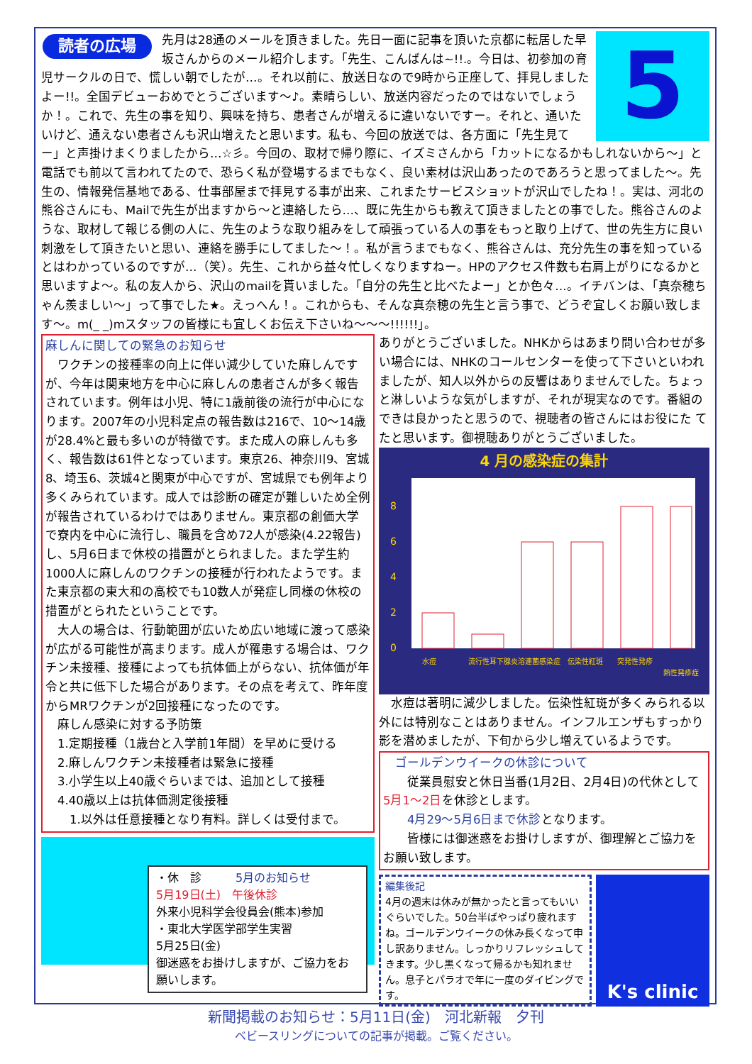5
読者の広場
先月は28通のメールを頂きました。先日一面に記事を頂いた京都に転居した早坂さんからのメール紹介します。「先生、こんばんは~!!.。今日は、初参加の育児サークルの日で、慌しい朝でしたが…。それ以前に、放送日なので9時から正座して、拝見しましたよー!!。全国デビューおめでとうございます～♪。素晴らしい、放送内容だったのではないでしょうか！。これで、先生の事を知り、興味を持ち、患者さんが増えるに違いないですー。それと、通いたいけど、通えない患者さんも沢山増えたと思います。私も、今回の放送では、各方面に「先生見てー」と声掛けまくりましたから…☆彡。今回の、取材で帰り際に、イズミさんから「カットになるかもしれないから～」と電話でも前以て言われてたので、恐らく私が登場するまでもなく、良い素材は沢山あったのであろうと思ってました～。先生の、情報発信基地である、仕事部屋まで拝見する事が出来、これまたサービスショットが沢山でしたね！。実は、河北の熊谷さんにも、Mailで先生が出ますから～と連絡したら…、既に先生からも教えて頂きましたとの事でした。熊谷さんのような、取材して報じる側の人に、先生のような取り組みをして頑張っている人の事をもっと取り上げて、世の先生方に良い刺激をして頂きたいと思い、連絡を勝手にしてました～！。私が言うまでもなく、熊谷さんは、充分先生の事を知っているとはわかっているのですが…（笑）。先生、これから益々忙しくなりますねー。HPのアクセス件数も右肩上がりになるかと思いますよ～。私の友人から、沢山のmailを貰いました。「自分の先生と比べたよー」とか色々…。イチバンは、「真奈穂ちゃん羨ましい～」って事でした★。えっへん！。これからも、そんな真奈穂の先生と言う事で、どうぞ宜しくお願い致します～。m(_ _)mスタッフの皆様にも宜しくお伝え下さいね～～～!!!!!!」。
麻しんに関しての緊急のお知らせ
　ワクチンの接種率の向上に伴い減少していた麻しんですが、今年は関東地方を中心に麻しんの患者さんが多く報告されています。例年は小児、特に1歳前後の流行が中心になります。2007年の小児科定点の報告数は216で、10～14歳が28.4%と最も多いのが特徴です。また成人の麻しんも多く、報告数は61件となっています。東京26、神奈川9、宮城8、埼玉6、茨城4と関東が中心ですが、宮城県でも例年より多くみられています。成人では診断の確定が難しいため全例が報告されているわけではありません。東京都の創価大学で寮内を中心に流行し、職員を含め72人が感染(4.22報告)し、5月6日まで休校の措置がとられました。また学生約1000人に麻しんのワクチンの接種が行われたようです。また東京都の東大和の高校でも10数人が発症し同様の休校の措置がとられたということです。
　大人の場合は、行動範囲が広いため広い地域に渡って感染が広がる可能性が高まります。成人が罹患する場合は、ワクチン未接種、接種によっても抗体価上がらない、抗体価が年令と共に低下した場合があります。その点を考えて、昨年度からMRワクチンが2回接種になったのです。
　麻しん感染に対する予防策
　1.定期接種（1歳台と入学前1年間）を早めに受ける
　2.麻しんワクチン未接種者は緊急に接種
　3.小学生以上40歳ぐらいまでは、追加として接種
　4.40歳以上は抗体価測定後接種
　　1.以外は任意接種となり有料。詳しくは受付まで。
・休　診　　　5月のお知らせ
5月19日(土)　午後休診
外来小児科学会役員会(熊本)参加
・東北大学医学部学生実習
5月25日(金)
御迷惑をお掛けしますが、ご協力をお願いします。
ありがとうございました。NHKからはあまり問い合わせが多い場合には、NHKのコールセンターを使って下さいといわれましたが、知人以外からの反響はありませんでした。ちょっと淋しいような気がしますが、それが現実なのです。番組のできは良かったと思うので、視聴者の皆さんにはお役にた てたと思います。御視聴ありがとうございました。
4 月の感染症の集計
0
2
4
6
8
水痘
流行性耳下腺炎
溶連菌感染症
伝染性紅斑
突発性発疹
熱性発疹症
　水痘は著明に減少しました。伝染性紅斑が多くみられる以外には特別なことはありません。インフルエンザもすっかり影を潜めましたが、下旬から少し増えているようです。
　ゴールデンウイークの休診について
　　従業員慰安と休日当番(1月2日、2月4日)の代休として5月1～2日を休診とします。
　　4月29～5月6日まで休診となります。
　　皆様には御迷惑をお掛けしますが、御理解とご協力をお願い致します。
編集後記
4月の週末は休みが無かったと言ってもいいぐらいでした。50台半ばやっぱり疲れますね。ゴールデンウイークの休み長くなって申し訳ありません。しっかりリフレッシュしてきます。少し黒くなって帰るかも知れません。息子とパラオで年に一度のダイビングです。
K's clinic
新聞掲載のお知らせ：5月11日(金)　河北新報　夕刊
ベビースリングについての記事が掲載。ご覧ください。